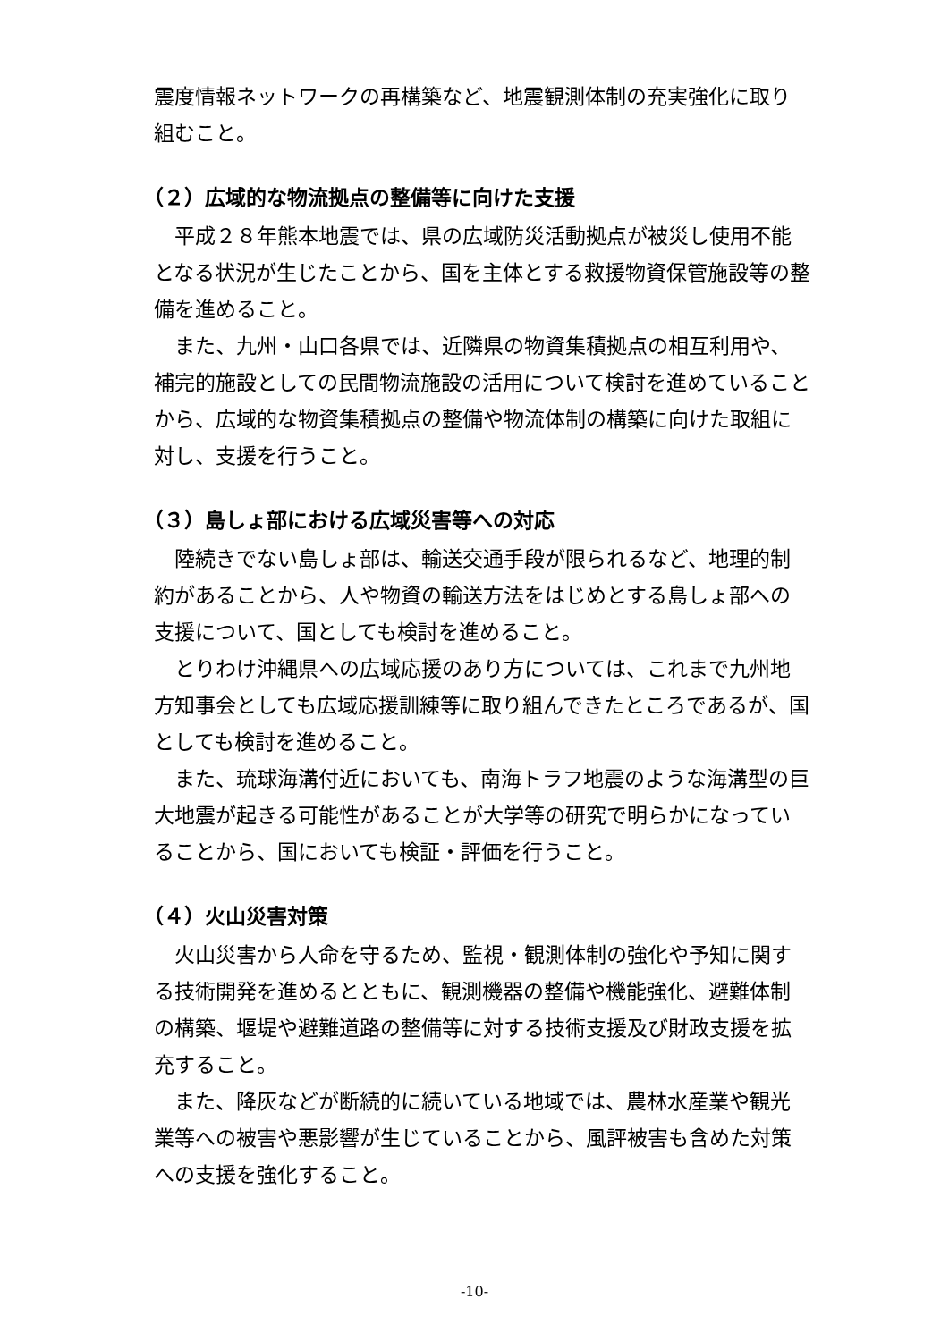震度情報ネットワークの再構築など、地震観測体制の充実強化に取り組むこと。
（２）広域的な物流拠点の整備等に向けた支援
平成２８年熊本地震では、県の広域防災活動拠点が被災し使用不能となる状況が生じたことから、国を主体とする救援物資保管施設等の整備を進めること。
また、九州・山口各県では、近隣県の物資集積拠点の相互利用や、補完的施設としての民間物流施設の活用について検討を進めていることから、広域的な物資集積拠点の整備や物流体制の構築に向けた取組に対し、支援を行うこと。
（３）島しょ部における広域災害等への対応
陸続きでない島しょ部は、輸送交通手段が限られるなど、地理的制約があることから、人や物資の輸送方法をはじめとする島しょ部への支援について、国としても検討を進めること。
とりわけ沖縄県への広域応援のあり方については、これまで九州地方知事会としても広域応援訓練等に取り組んできたところであるが、国としても検討を進めること。
また、琉球海溝付近においても、南海トラフ地震のような海溝型の巨大地震が起きる可能性があることが大学等の研究で明らかになっていることから、国においても検証・評価を行うこと。
（４）火山災害対策
火山災害から人命を守るため、監視・観測体制の強化や予知に関する技術開発を進めるとともに、観測機器の整備や機能強化、避難体制の構築、堰堤や避難道路の整備等に対する技術支援及び財政支援を拡充すること。
また、降灰などが断続的に続いている地域では、農林水産業や観光業等への被害や悪影響が生じていることから、風評被害も含めた対策への支援を強化すること。
-10-